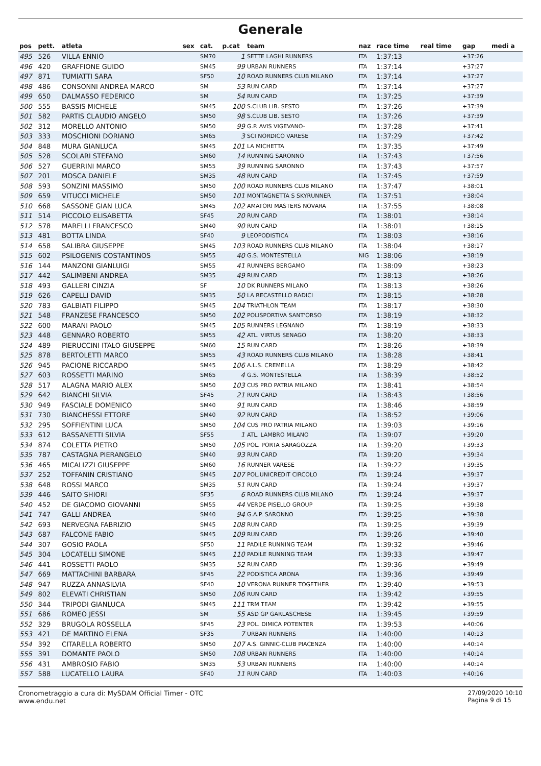Generale
| pos | pett. | atleta | sex | cat. | p.cat | team | naz | race time | real time | gap | medi a |
| --- | --- | --- | --- | --- | --- | --- | --- | --- | --- | --- | --- |
| 495 | 526 | VILLA ENNIO | | SM70 | 1 | SETTE LAGHI RUNNERS | ITA | 1:37:13 | | +37:26 | |
| 496 | 420 | GRAFFIONE GUIDO | | SM45 | 99 | URBAN RUNNERS | ITA | 1:37:14 | | +37:27 | |
| 497 | 871 | TUMIATTI SARA | | SF50 | 10 | ROAD RUNNERS CLUB MILANO | ITA | 1:37:14 | | +37:27 | |
| 498 | 486 | CONSONNI ANDREA MARCO | | SM | 53 | RUN CARD | ITA | 1:37:14 | | +37:27 | |
| 499 | 650 | DALMASSO FEDERICO | | SM | 54 | RUN CARD | ITA | 1:37:25 | | +37:39 | |
| 500 | 555 | BASSIS MICHELE | | SM45 | 100 | S.CLUB LIB. SESTO | ITA | 1:37:26 | | +37:39 | |
| 501 | 582 | PARTIS CLAUDIO ANGELO | | SM50 | 98 | S.CLUB LIB. SESTO | ITA | 1:37:26 | | +37:39 | |
| 502 | 312 | MORELLO ANTONIO | | SM50 | 99 | G.P. AVIS VIGEVANO- | ITA | 1:37:28 | | +37:41 | |
| 503 | 333 | MOSCHIONI DORIANO | | SM65 | 3 | SCI NORDICO VARESE | ITA | 1:37:29 | | +37:42 | |
| 504 | 848 | MURA GIANLUCA | | SM45 | 101 | LA MICHETTA | ITA | 1:37:35 | | +37:49 | |
| 505 | 528 | SCOLARI STEFANO | | SM60 | 14 | RUNNING SARONNO | ITA | 1:37:43 | | +37:56 | |
| 506 | 527 | GUERRINI MARCO | | SM55 | 39 | RUNNING SARONNO | ITA | 1:37:43 | | +37:57 | |
| 507 | 201 | MOSCA DANIELE | | SM35 | 48 | RUN CARD | ITA | 1:37:45 | | +37:59 | |
| 508 | 593 | SONZINI MASSIMO | | SM50 | 100 | ROAD RUNNERS CLUB MILANO | ITA | 1:37:47 | | +38:01 | |
| 509 | 659 | VITUCCI MICHELE | | SM50 | 101 | MONTAGNETTA S SKYRUNNER | ITA | 1:37:51 | | +38:04 | |
| 510 | 668 | SASSONE GIAN LUCA | | SM45 | 102 | AMATORI MASTERS NOVARA | ITA | 1:37:55 | | +38:08 | |
| 511 | 514 | PICCOLO ELISABETTA | | SF45 | 20 | RUN CARD | ITA | 1:38:01 | | +38:14 | |
| 512 | 578 | MARELLI FRANCESCO | | SM40 | 90 | RUN CARD | ITA | 1:38:01 | | +38:15 | |
| 513 | 481 | BOTTA LINDA | | SF40 | 9 | LEOPODISTICA | ITA | 1:38:03 | | +38:16 | |
| 514 | 658 | SALIBRA GIUSEPPE | | SM45 | 103 | ROAD RUNNERS CLUB MILANO | ITA | 1:38:04 | | +38:17 | |
| 515 | 602 | PSILOGENIS COSTANTINOS | | SM55 | 40 | G.S. MONTESTELLA | NIG | 1:38:06 | | +38:19 | |
| 516 | 144 | MANZONI GIANLUIGI | | SM55 | 41 | RUNNERS BERGAMO | ITA | 1:38:09 | | +38:23 | |
| 517 | 442 | SALIMBENI ANDREA | | SM35 | 49 | RUN CARD | ITA | 1:38:13 | | +38:26 | |
| 518 | 493 | GALLERI CINZIA | | SF | 10 | DK RUNNERS MILANO | ITA | 1:38:13 | | +38:26 | |
| 519 | 626 | CAPELLI DAVID | | SM35 | 50 | LA RECASTELLO RADICI | ITA | 1:38:15 | | +38:28 | |
| 520 | 783 | GALBIATI FILIPPO | | SM45 | 104 | TRIATHLON TEAM | ITA | 1:38:17 | | +38:30 | |
| 521 | 548 | FRANZESE FRANCESCO | | SM50 | 102 | POLISPORTIVA SANT'ORSO | ITA | 1:38:19 | | +38:32 | |
| 522 | 600 | MARANI PAOLO | | SM45 | 105 | RUNNERS LEGNANO | ITA | 1:38:19 | | +38:33 | |
| 523 | 448 | GENNARO ROBERTO | | SM55 | 42 | ATL. VIRTUS SENAGO | ITA | 1:38:20 | | +38:33 | |
| 524 | 489 | PIERUCCINI ITALO GIUSEPPE | | SM60 | 15 | RUN CARD | ITA | 1:38:26 | | +38:39 | |
| 525 | 878 | BERTOLETTI MARCO | | SM55 | 43 | ROAD RUNNERS CLUB MILANO | ITA | 1:38:28 | | +38:41 | |
| 526 | 945 | PACIONE RICCARDO | | SM45 | 106 | A.L.S. CREMELLA | ITA | 1:38:29 | | +38:42 | |
| 527 | 603 | ROSSETTI MARINO | | SM65 | 4 | G.S. MONTESTELLA | ITA | 1:38:39 | | +38:52 | |
| 528 | 517 | ALAGNA MARIO ALEX | | SM50 | 103 | CUS PRO PATRIA MILANO | ITA | 1:38:41 | | +38:54 | |
| 529 | 642 | BIANCHI SILVIA | | SF45 | 21 | RUN CARD | ITA | 1:38:43 | | +38:56 | |
| 530 | 949 | FASCIALE DOMENICO | | SM40 | 91 | RUN CARD | ITA | 1:38:46 | | +38:59 | |
| 531 | 730 | BIANCHESSI ETTORE | | SM40 | 92 | RUN CARD | ITA | 1:38:52 | | +39:06 | |
| 532 | 295 | SOFFIENTINI LUCA | | SM50 | 104 | CUS PRO PATRIA MILANO | ITA | 1:39:03 | | +39:16 | |
| 533 | 612 | BASSANETTI SILVIA | | SF55 | 1 | ATL. LAMBRO MILANO | ITA | 1:39:07 | | +39:20 | |
| 534 | 874 | COLETTA PIETRO | | SM50 | 105 | POL. PORTA SARAGOZZA | ITA | 1:39:20 | | +39:33 | |
| 535 | 787 | CASTAGNA PIERANGELO | | SM40 | 93 | RUN CARD | ITA | 1:39:20 | | +39:34 | |
| 536 | 465 | MICALIZZI GIUSEPPE | | SM60 | 16 | RUNNER VARESE | ITA | 1:39:22 | | +39:35 | |
| 537 | 252 | TOFFANIN CRISTIANO | | SM45 | 107 | POL.UNICREDIT CIRCOLO | ITA | 1:39:24 | | +39:37 | |
| 538 | 648 | ROSSI MARCO | | SM35 | 51 | RUN CARD | ITA | 1:39:24 | | +39:37 | |
| 539 | 446 | SAITO SHIORI | | SF35 | 6 | ROAD RUNNERS CLUB MILANO | ITA | 1:39:24 | | +39:37 | |
| 540 | 452 | DE GIACOMO GIOVANNI | | SM55 | 44 | VERDE PISELLO GROUP | ITA | 1:39:25 | | +39:38 | |
| 541 | 747 | GALLI ANDREA | | SM40 | 94 | G.A.P. SARONNO | ITA | 1:39:25 | | +39:38 | |
| 542 | 693 | NERVEGNA FABRIZIO | | SM45 | 108 | RUN CARD | ITA | 1:39:25 | | +39:39 | |
| 543 | 687 | FALCONE FABIO | | SM45 | 109 | RUN CARD | ITA | 1:39:26 | | +39:40 | |
| 544 | 307 | GOSIO PAOLA | | SF50 | 11 | PADILE RUNNING TEAM | ITA | 1:39:32 | | +39:46 | |
| 545 | 304 | LOCATELLI SIMONE | | SM45 | 110 | PADILE RUNNING TEAM | ITA | 1:39:33 | | +39:47 | |
| 546 | 441 | ROSSETTI PAOLO | | SM35 | 52 | RUN CARD | ITA | 1:39:36 | | +39:49 | |
| 547 | 669 | MATTACHINI BARBARA | | SF45 | 22 | PODISTICA ARONA | ITA | 1:39:36 | | +39:49 | |
| 548 | 947 | RUZZA ANNASILVIA | | SF40 | 10 | VERONA RUNNER TOGETHER | ITA | 1:39:40 | | +39:53 | |
| 549 | 802 | ELEVATI CHRISTIAN | | SM50 | 106 | RUN CARD | ITA | 1:39:42 | | +39:55 | |
| 550 | 344 | TRIPODI GIANLUCA | | SM45 | 111 | TRM TEAM | ITA | 1:39:42 | | +39:55 | |
| 551 | 686 | ROMEO JESSI | | SM | 55 | ASD GP GARLASCHESE | ITA | 1:39:45 | | +39:59 | |
| 552 | 329 | BRUGOLA ROSSELLA | | SF45 | 23 | POL. DIMICA POTENTER | ITA | 1:39:53 | | +40:06 | |
| 553 | 421 | DE MARTINO ELENA | | SF35 | 7 | URBAN RUNNERS | ITA | 1:40:00 | | +40:13 | |
| 554 | 392 | CITARELLA ROBERTO | | SM50 | 107 | A.S. GINNIC-CLUB PIACENZA | ITA | 1:40:00 | | +40:14 | |
| 555 | 391 | DOMANTE PAOLO | | SM50 | 108 | URBAN RUNNERS | ITA | 1:40:00 | | +40:14 | |
| 556 | 431 | AMBROSIO FABIO | | SM35 | 53 | URBAN RUNNERS | ITA | 1:40:00 | | +40:14 | |
| 557 | 588 | LUCATELLO LAURA | | SF40 | 11 | RUN CARD | ITA | 1:40:03 | | +40:16 | |
Cronometraggio a cura di: MySDAM Official Timer - OTC
www.endu.net
27/09/2020 10:10
Pagina 9 di 15